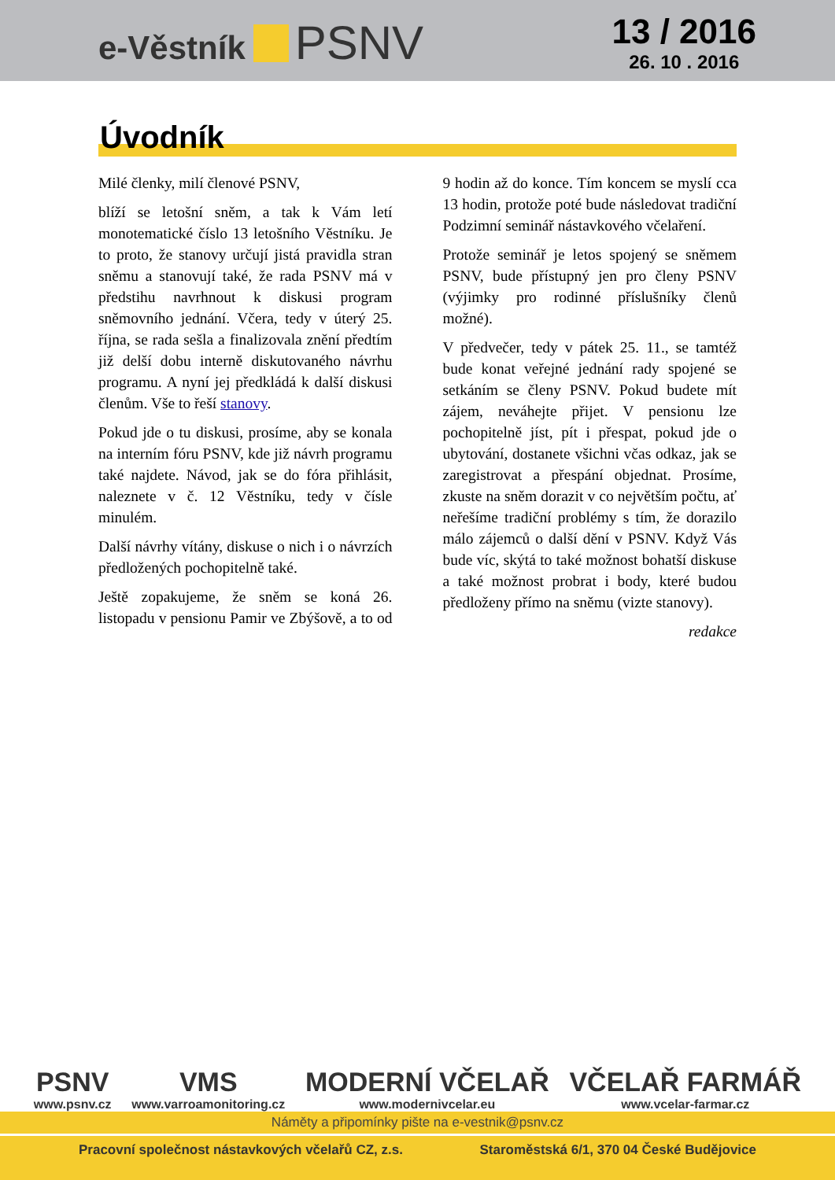e-Věstník PSNV
13 / 2016
26. 10 . 2016
Úvodník
Milé členky, milí členové PSNV,
blíží se letošní sněm, a tak k Vám letí monotematické číslo 13 letošního Věstníku. Je to proto, že stanovy určují jistá pravidla stran sněmu a stanovují také, že rada PSNV má v předstihu navrhnout k diskusi program sněmovního jednání. Včera, tedy v úterý 25. října, se rada sešla a finalizovala znění předtím již delší dobu interně diskutovaného návrhu programu. A nyní jej předkládá k další diskusi členům. Vše to řeší stanovy.
Pokud jde o tu diskusi, prosíme, aby se konala na interním fóru PSNV, kde již návrh programu také najdete. Návod, jak se do fóra přihlásit, naleznete v č. 12 Věstníku, tedy v čísle minulém.
Další návrhy vítány, diskuse o nich i o návrzích předložených pochopitelně také.
Ještě zopakujeme, že sněm se koná 26. listopadu v pensionu Pamir ve Zbýšově, a to od 9 hodin až do konce. Tím koncem se myslí cca 13 hodin, protože poté bude následovat tradiční Podzimní seminář nástavkového včelaření.
Protože seminář je letos spojený se sněmem PSNV, bude přístupný jen pro členy PSNV (výjimky pro rodinné příslušníky členů možné).
V předvečer, tedy v pátek 25. 11., se tamtéž bude konat veřejné jednání rady spojené se setkáním se členy PSNV. Pokud budete mít zájem, neváhejte přijet. V pensionu lze pochopitelně jíst, pít i přespat, pokud jde o ubytování, dostanete všichni včas odkaz, jak se zaregistrovat a přespání objednat. Prosíme, zkuste na sněm dorazit v co největším počtu, ať neřešíme tradiční problémy s tím, že dorazilo málo zájemců o další dění v PSNV. Když Vás bude víc, skýtá to také možnost bohatší diskuse a také možnost probrat i body, které budou předloženy přímo na sněmu (vizte stanovy).
redakce
PSNV
www.psnv.cz
VMS
www.varroamonitoring.cz
MODERNÍ VČELAŘ
www.modernivcelar.eu
VČELAŘ FARMÁŘ
www.vcelar-farmar.cz
Náměty a připomínky pište na e-vestnik@psnv.cz
Pracovní společnost nástavkových včelařů CZ, z.s. Staroměstská 6/1, 370 04 České Budějovice